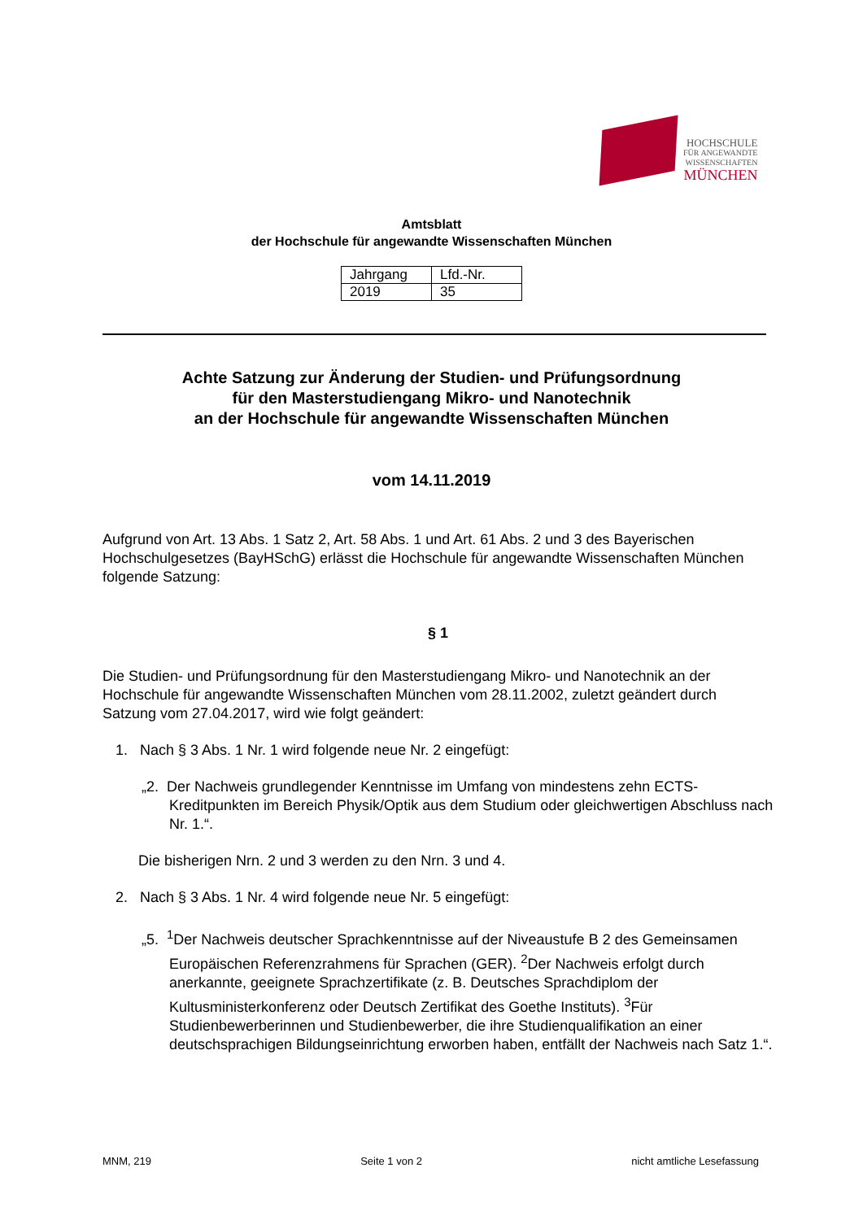HOCHSCHULE
FÜR ANGEWANDTE
WISSENSCHAFTEN
MÜNCHEN
Amtsblatt
der Hochschule für angewandte Wissenschaften München
| Jahrgang | Lfd.-Nr. |
| 2019 | 35 |
Achte Satzung zur Änderung der Studien- und Prüfungsordnung
für den Masterstudiengang Mikro- und Nanotechnik
an der Hochschule für angewandte Wissenschaften München
vom 14.11.2019
Aufgrund von Art. 13 Abs. 1 Satz 2, Art. 58 Abs. 1 und Art. 61 Abs. 2 und 3 des Bayerischen Hochschulgesetzes (BayHSchG) erlässt die Hochschule für angewandte Wissenschaften München folgende Satzung:
§ 1
Die Studien- und Prüfungsordnung für den Masterstudiengang Mikro- und Nanotechnik an der Hochschule für angewandte Wissenschaften München vom 28.11.2002, zuletzt geändert durch Satzung vom 27.04.2017, wird wie folgt geändert:
1. Nach § 3 Abs. 1 Nr. 1 wird folgende neue Nr. 2 eingefügt:
„2. Der Nachweis grundlegender Kenntnisse im Umfang von mindestens zehn ECTS-Kreditpunkten im Bereich Physik/Optik aus dem Studium oder gleichwertigen Abschluss nach Nr. 1.“.
Die bisherigen Nrn. 2 und 3 werden zu den Nrn. 3 und 4.
2. Nach § 3 Abs. 1 Nr. 4 wird folgende neue Nr. 5 eingefügt:
„5. <sup>1</sup>Der Nachweis deutscher Sprachkenntnisse auf der Niveaustufe B 2 des Gemeinsamen Europäischen Referenzrahmens für Sprachen (GER). <sup>2</sup>Der Nachweis erfolgt durch anerkannte, geeignete Sprachzertifikate (z. B. Deutsches Sprachdiplom der Kultusministerkonferenz oder Deutsch Zertifikat des Goethe Instituts). <sup>3</sup>Für Studienbewerberinnen und Studienbewerber, die ihre Studienqualifikation an einer deutschsprachigen Bildungseinrichtung erworben haben, entfällt der Nachweis nach Satz 1.“.
MNM, 219 Seite 1 von 2 nicht amtliche Lesefassung